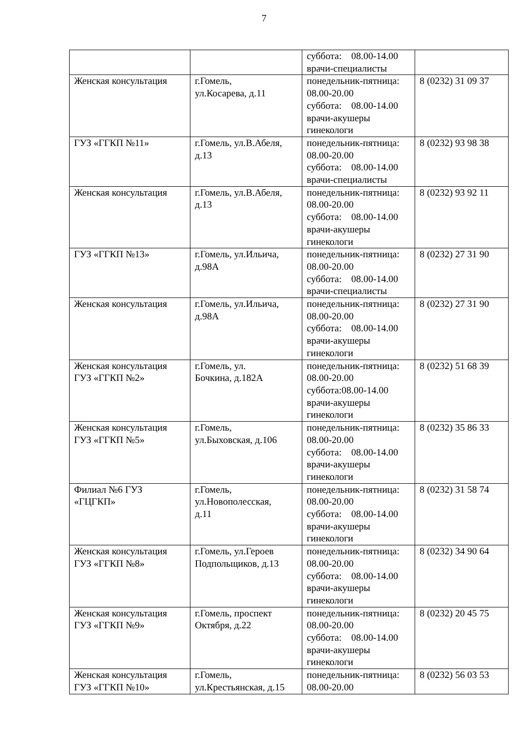7
| | | суббота: 08.00-14.00 врачи-специалисты | |
| Женская консультация | г.Гомель, ул.Косарева, д.11 | понедельник-пятница: 08.00-20.00 суббота: 08.00-14.00 врачи-акушеры гинекологи | 8 (0232) 31 09 37 |
| ГУЗ «ГГКП №11» | г.Гомель, ул.В.Абеля, д.13 | понедельник-пятница: 08.00-20.00 суббота: 08.00-14.00 врачи-специалисты | 8 (0232) 93 98 38 |
| Женская консультация | г.Гомель, ул.В.Абеля, д.13 | понедельник-пятница: 08.00-20.00 суббота: 08.00-14.00 врачи-акушеры гинекологи | 8 (0232) 93 92 11 |
| ГУЗ «ГГКП №13» | г.Гомель, ул.Ильича, д.98А | понедельник-пятница: 08.00-20.00 суббота: 08.00-14.00 врачи-специалисты | 8 (0232) 27 31 90 |
| Женская консультация | г.Гомель, ул.Ильича, д.98А | понедельник-пятница: 08.00-20.00 суббота: 08.00-14.00 врачи-акушеры гинекологи | 8 (0232) 27 31 90 |
| Женская консультация ГУЗ «ГГКП №2» | г.Гомель, ул. Бочкина, д.182А | понедельник-пятница: 08.00-20.00 суббота:08.00-14.00 врачи-акушеры гинекологи | 8 (0232) 51 68 39 |
| Женская консультация ГУЗ «ГГКП №5» | г.Гомель, ул.Быховская, д.106 | понедельник-пятница: 08.00-20.00 суббота: 08.00-14.00 врачи-акушеры гинекологи | 8 (0232) 35 86 33 |
| Филиал №6 ГУЗ «ГЦГКП» | г.Гомель, ул.Новополесская, д.11 | понедельник-пятница: 08.00-20.00 суббота: 08.00-14.00 врачи-акушеры гинекологи | 8 (0232) 31 58 74 |
| Женская консультация ГУЗ «ГГКП №8» | г.Гомель, ул.Героев Подпольщиков, д.13 | понедельник-пятница: 08.00-20.00 суббота: 08.00-14.00 врачи-акушеры гинекологи | 8 (0232) 34 90 64 |
| Женская консультация ГУЗ «ГГКП №9» | г.Гомель, проспект Октября, д.22 | понедельник-пятница: 08.00-20.00 суббота: 08.00-14.00 врачи-акушеры гинекологи | 8 (0232) 20 45 75 |
| Женская консультация ГУЗ «ГГКП №10» | г.Гомель, ул.Крестьянская, д.15 | понедельник-пятница: 08.00-20.00 | 8 (0232) 56 03 53 |